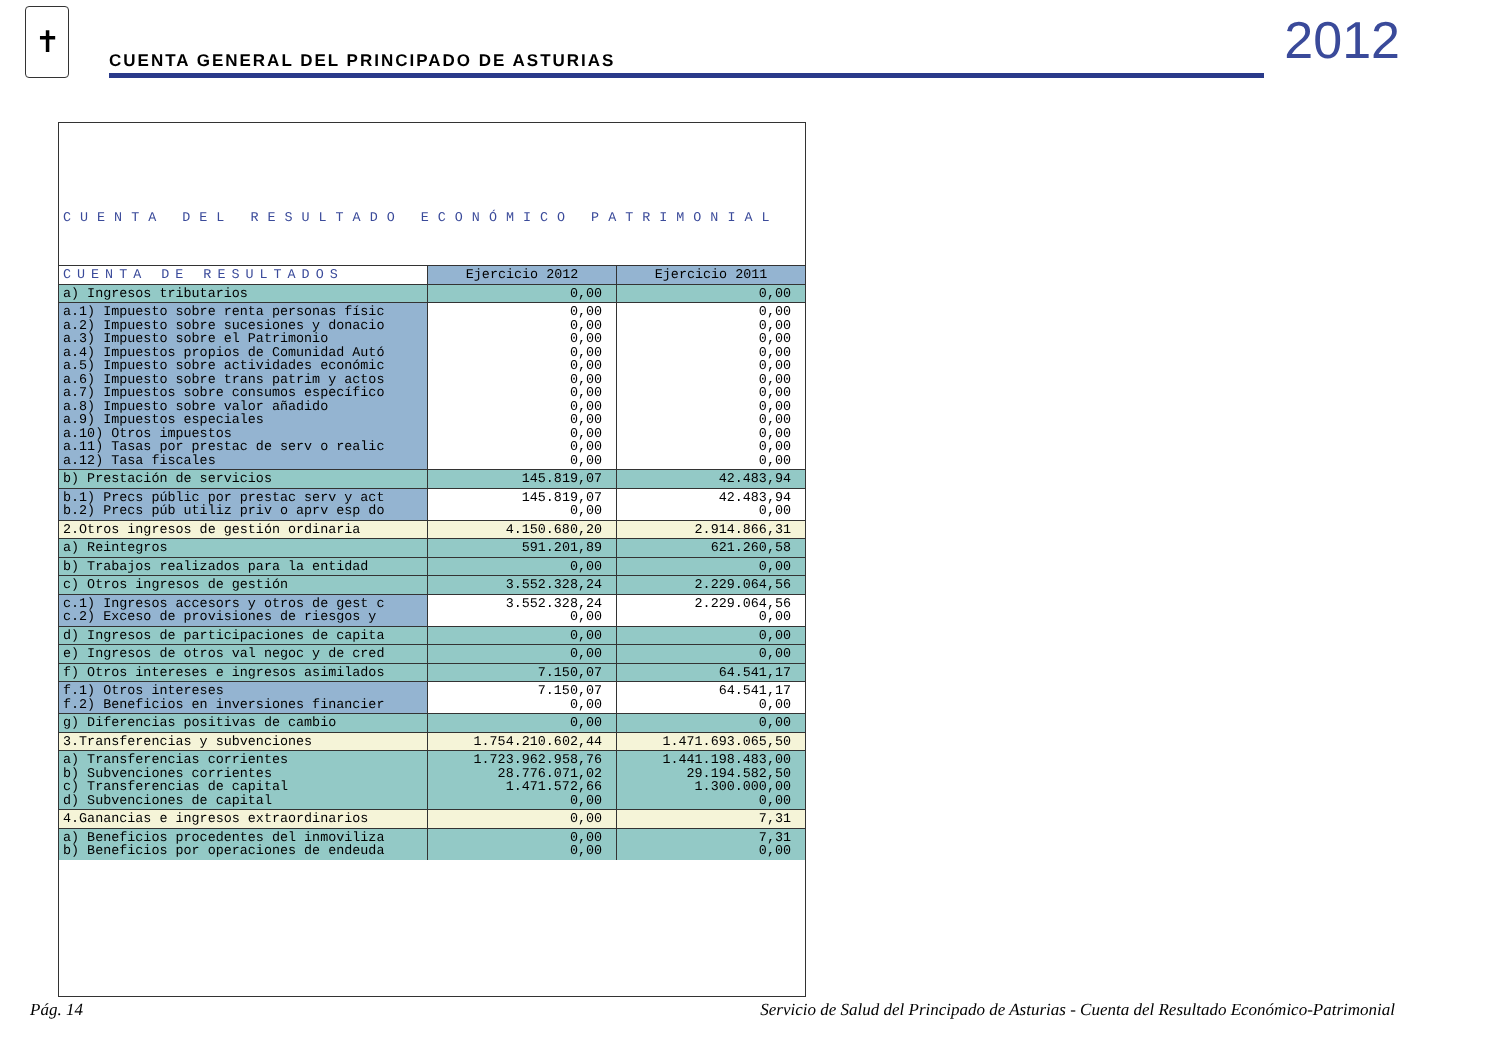✝
CUENTA GENERAL DEL PRINCIPADO DE ASTURIAS
2012
| CUENTA DEL RESULTADO ECONÓMICO PATRIMONIAL | | |
| CUENTA DE RESULTADOS | Ejercicio 2012 | Ejercicio 2011 |
| a) Ingresos tributarios | 0,00 | 0,00 |
| a.1) Impuesto sobre renta personas físic a.2) Impuesto sobre sucesiones y donacio a.3) Impuesto sobre el Patrimonio a.4) Impuestos propios de Comunidad Autó a.5) Impuesto sobre actividades económic a.6) Impuesto sobre trans patrim y actos a.7) Impuestos sobre consumos específico a.8) Impuesto sobre valor añadido a.9) Impuestos especiales a.10) Otros impuestos a.11) Tasas por prestac de serv o realic a.12) Tasa fiscales | 0,00 0,00 0,00 0,00 0,00 0,00 0,00 0,00 0,00 0,00 0,00 0,00 | 0,00 0,00 0,00 0,00 0,00 0,00 0,00 0,00 0,00 0,00 0,00 0,00 |
| b) Prestación de servicios | 145.819,07 | 42.483,94 |
| b.1) Precs públic por prestac serv y act b.2) Precs púb utiliz priv o aprv esp do | 145.819,07 0,00 | 42.483,94 0,00 |
| 2.Otros ingresos de gestión ordinaria | 4.150.680,20 | 2.914.866,31 |
| a) Reintegros | 591.201,89 | 621.260,58 |
| b) Trabajos realizados para la entidad | 0,00 | 0,00 |
| c) Otros ingresos de gestión | 3.552.328,24 | 2.229.064,56 |
| c.1) Ingresos accesors y otros de gest c c.2) Exceso de provisiones de riesgos y | 3.552.328,24 0,00 | 2.229.064,56 0,00 |
| d) Ingresos de participaciones de capita | 0,00 | 0,00 |
| e) Ingresos de otros val negoc y de cred | 0,00 | 0,00 |
| f) Otros intereses e ingresos asimilados | 7.150,07 | 64.541,17 |
| f.1) Otros intereses f.2) Beneficios en inversiones financier | 7.150,07 0,00 | 64.541,17 0,00 |
| g) Diferencias positivas de cambio | 0,00 | 0,00 |
| 3.Transferencias y subvenciones | 1.754.210.602,44 | 1.471.693.065,50 |
| a) Transferencias corrientes b) Subvenciones corrientes c) Transferencias de capital d) Subvenciones de capital | 1.723.962.958,76 28.776.071,02 1.471.572,66 0,00 | 1.441.198.483,00 29.194.582,50 1.300.000,00 0,00 |
| 4.Ganancias e ingresos extraordinarios | 0,00 | 7,31 |
| a) Beneficios procedentes del inmoviliza b) Beneficios por operaciones de endeuda | 0,00 0,00 | 7,31 0,00 |
Pág. 14 Servicio de Salud del Principado de Asturias - Cuenta del Resultado Económico-Patrimonial